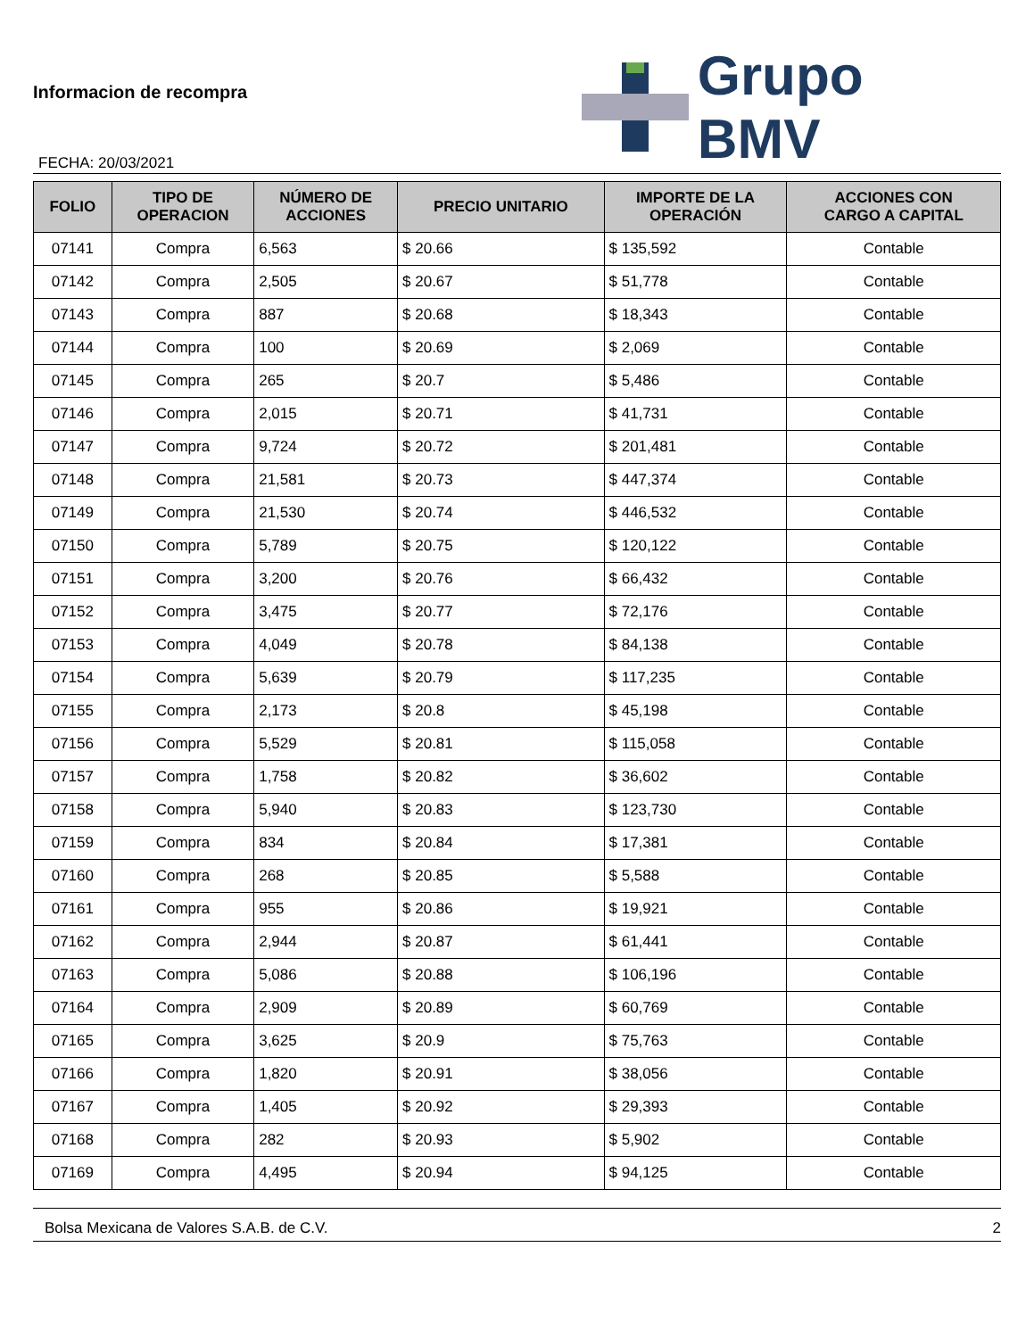Informacion de recompra
FECHA: 20/03/2021
Grupo BMV
| FOLIO | TIPO DE OPERACION | NÚMERO DE ACCIONES | PRECIO UNITARIO | IMPORTE DE LA OPERACIÓN | ACCIONES CON CARGO A CAPITAL |
| --- | --- | --- | --- | --- | --- |
| 07141 | Compra | 6,563 | $ 20.66 | $ 135,592 | Contable |
| 07142 | Compra | 2,505 | $ 20.67 | $ 51,778 | Contable |
| 07143 | Compra | 887 | $ 20.68 | $ 18,343 | Contable |
| 07144 | Compra | 100 | $ 20.69 | $ 2,069 | Contable |
| 07145 | Compra | 265 | $ 20.7 | $ 5,486 | Contable |
| 07146 | Compra | 2,015 | $ 20.71 | $ 41,731 | Contable |
| 07147 | Compra | 9,724 | $ 20.72 | $ 201,481 | Contable |
| 07148 | Compra | 21,581 | $ 20.73 | $ 447,374 | Contable |
| 07149 | Compra | 21,530 | $ 20.74 | $ 446,532 | Contable |
| 07150 | Compra | 5,789 | $ 20.75 | $ 120,122 | Contable |
| 07151 | Compra | 3,200 | $ 20.76 | $ 66,432 | Contable |
| 07152 | Compra | 3,475 | $ 20.77 | $ 72,176 | Contable |
| 07153 | Compra | 4,049 | $ 20.78 | $ 84,138 | Contable |
| 07154 | Compra | 5,639 | $ 20.79 | $ 117,235 | Contable |
| 07155 | Compra | 2,173 | $ 20.8 | $ 45,198 | Contable |
| 07156 | Compra | 5,529 | $ 20.81 | $ 115,058 | Contable |
| 07157 | Compra | 1,758 | $ 20.82 | $ 36,602 | Contable |
| 07158 | Compra | 5,940 | $ 20.83 | $ 123,730 | Contable |
| 07159 | Compra | 834 | $ 20.84 | $ 17,381 | Contable |
| 07160 | Compra | 268 | $ 20.85 | $ 5,588 | Contable |
| 07161 | Compra | 955 | $ 20.86 | $ 19,921 | Contable |
| 07162 | Compra | 2,944 | $ 20.87 | $ 61,441 | Contable |
| 07163 | Compra | 5,086 | $ 20.88 | $ 106,196 | Contable |
| 07164 | Compra | 2,909 | $ 20.89 | $ 60,769 | Contable |
| 07165 | Compra | 3,625 | $ 20.9 | $ 75,763 | Contable |
| 07166 | Compra | 1,820 | $ 20.91 | $ 38,056 | Contable |
| 07167 | Compra | 1,405 | $ 20.92 | $ 29,393 | Contable |
| 07168 | Compra | 282 | $ 20.93 | $ 5,902 | Contable |
| 07169 | Compra | 4,495 | $ 20.94 | $ 94,125 | Contable |
Bolsa Mexicana de Valores S.A.B. de C.V. 2